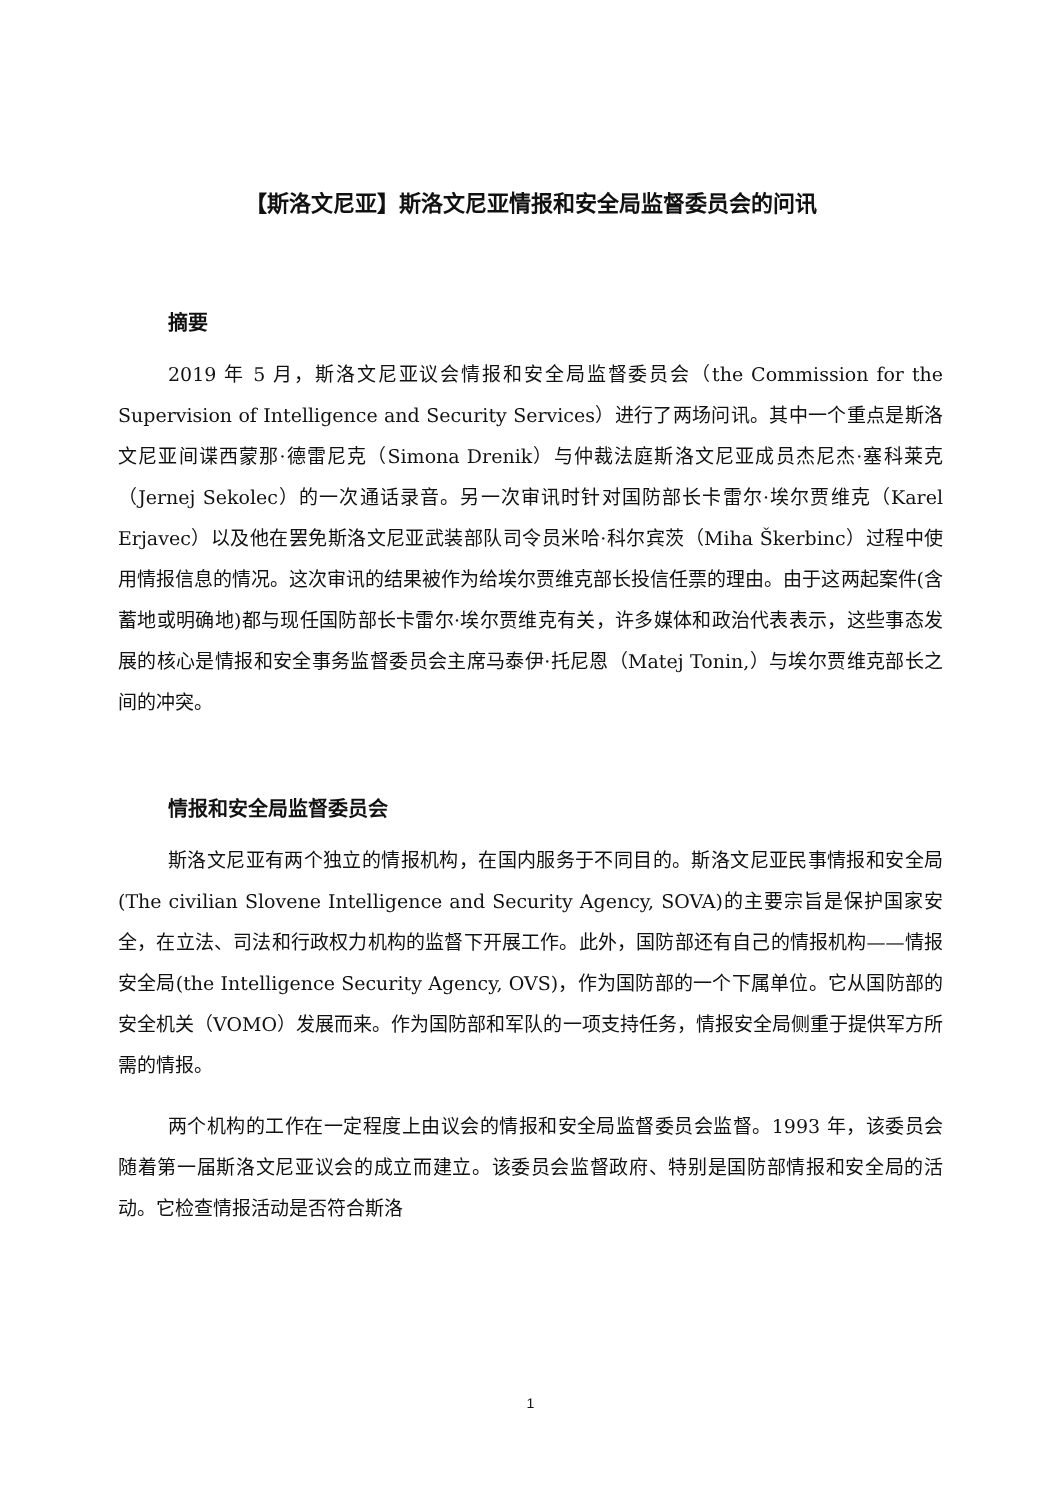【斯洛文尼亚】斯洛文尼亚情报和安全局监督委员会的问讯
摘要
2019 年 5 月，斯洛文尼亚议会情报和安全局监督委员会（the Commission for the Supervision of Intelligence and Security Services）进行了两场问讯。其中一个重点是斯洛文尼亚间谍西蒙那·德雷尼克（Simona Drenik）与仲裁法庭斯洛文尼亚成员杰尼杰·塞科莱克（Jernej Sekolec）的一次通话录音。另一次审讯时针对国防部长卡雷尔·埃尔贾维克（Karel Erjavec）以及他在罢免斯洛文尼亚武装部队司令员米哈·科尔宾茨（Miha Škerbinc）过程中使用情报信息的情况。这次审讯的结果被作为给埃尔贾维克部长投信任票的理由。由于这两起案件(含蓄地或明确地)都与现任国防部长卡雷尔·埃尔贾维克有关，许多媒体和政治代表表示，这些事态发展的核心是情报和安全事务监督委员会主席马泰伊·托尼恩（Matej Tonin,）与埃尔贾维克部长之间的冲突。
情报和安全局监督委员会
斯洛文尼亚有两个独立的情报机构，在国内服务于不同目的。斯洛文尼亚民事情报和安全局(The civilian Slovene Intelligence and Security Agency, SOVA)的主要宗旨是保护国家安全，在立法、司法和行政权力机构的监督下开展工作。此外，国防部还有自己的情报机构——情报安全局(the Intelligence Security Agency, OVS)，作为国防部的一个下属单位。它从国防部的安全机关（VOMO）发展而来。作为国防部和军队的一项支持任务，情报安全局侧重于提供军方所需的情报。
两个机构的工作在一定程度上由议会的情报和安全局监督委员会监督。1993 年，该委员会随着第一届斯洛文尼亚议会的成立而建立。该委员会监督政府、特别是国防部情报和安全局的活动。它检查情报活动是否符合斯洛
1